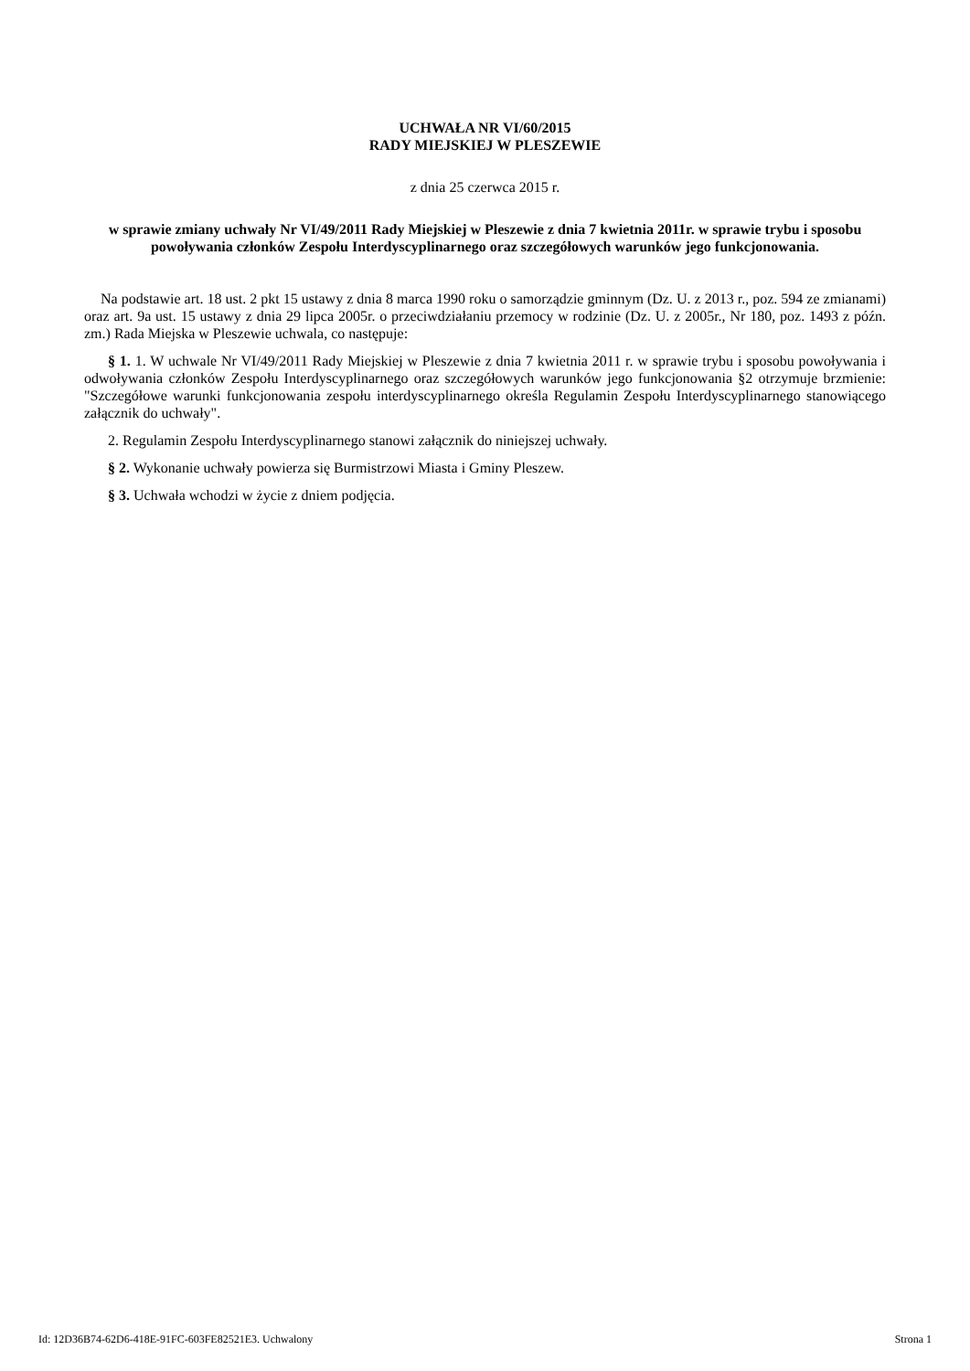UCHWAŁA NR VI/60/2015
RADY MIEJSKIEJ W PLESZEWIE
z dnia 25 czerwca 2015 r.
w sprawie zmiany uchwały Nr VI/49/2011 Rady Miejskiej w Pleszewie z dnia 7 kwietnia 2011r. w sprawie trybu i sposobu powoływania członków Zespołu Interdyscyplinarnego oraz szczegółowych warunków jego funkcjonowania.
Na podstawie art. 18 ust. 2 pkt 15 ustawy z dnia 8 marca 1990 roku o samorządzie gminnym (Dz. U. z 2013 r., poz. 594 ze zmianami) oraz art. 9a ust. 15 ustawy z dnia 29 lipca 2005r. o przeciwdziałaniu przemocy w rodzinie (Dz. U. z 2005r., Nr 180, poz. 1493 z późn. zm.) Rada Miejska w Pleszewie uchwala, co następuje:
§ 1. 1. W uchwale Nr VI/49/2011 Rady Miejskiej w Pleszewie z dnia 7 kwietnia 2011 r. w sprawie trybu i sposobu powoływania i odwoływania członków Zespołu Interdyscyplinarnego oraz szczegółowych warunków jego funkcjonowania §2 otrzymuje brzmienie: "Szczegółowe warunki funkcjonowania zespołu interdyscyplinarnego określa Regulamin Zespołu Interdyscyplinarnego stanowiącego załącznik do uchwały".
2. Regulamin Zespołu Interdyscyplinarnego stanowi załącznik do niniejszej uchwały.
§ 2. Wykonanie uchwały powierza się Burmistrzowi Miasta i Gminy Pleszew.
§ 3. Uchwała wchodzi w życie z dniem podjęcia.
Id: 12D36B74-62D6-418E-91FC-603FE82521E3. Uchwalony Strona 1